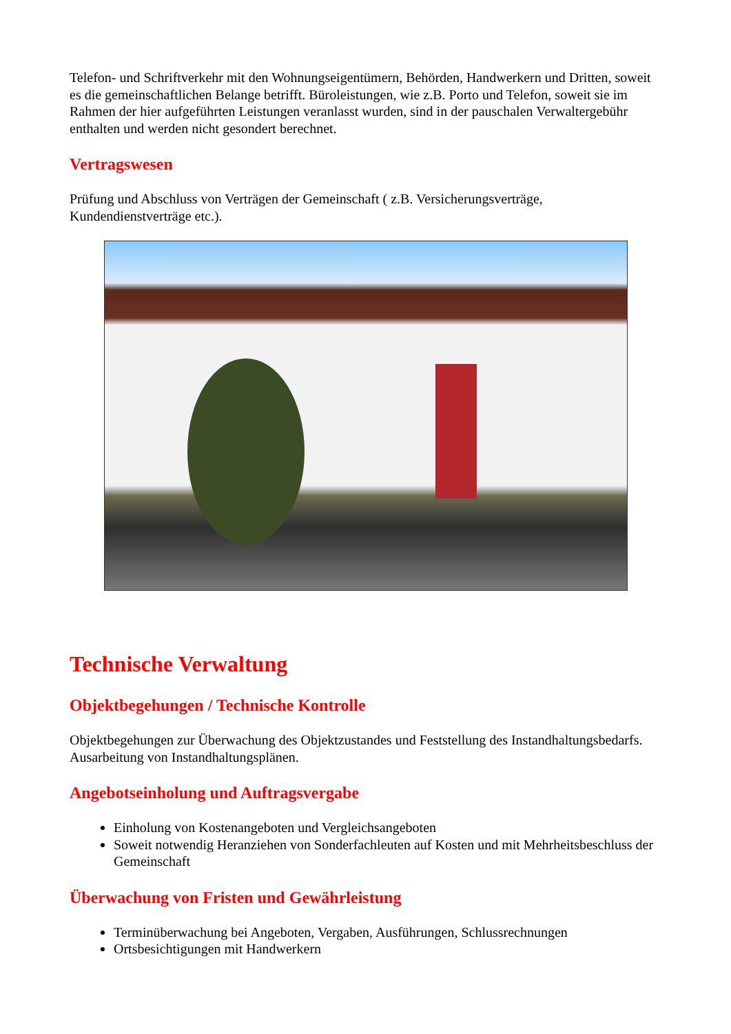Telefon- und Schriftverkehr mit den Wohnungseigentümern, Behörden, Handwerkern und Dritten, soweit es die gemeinschaftlichen Belange betrifft. Büroleistungen, wie z.B. Porto und Telefon, soweit sie im Rahmen der hier aufgeführten Leistungen veranlasst wurden, sind in der pauschalen Verwaltergebühr enthalten und werden nicht gesondert berechnet.
Vertragswesen
Prüfung und Abschluss von Verträgen der Gemeinschaft ( z.B. Versicherungsverträge, Kundendienstverträge etc.).
Technische Verwaltung
Objektbegehungen / Technische Kontrolle
Objektbegehungen zur Überwachung des Objektzustandes und Feststellung des Instandhaltungsbedarfs. Ausarbeitung von Instandhaltungsplänen.
Angebotseinholung und Auftragsvergabe
Einholung von Kostenangeboten und Vergleichsangeboten
Soweit notwendig Heranziehen von Sonderfachleuten auf Kosten und mit Mehrheitsbeschluss der Gemeinschaft
Überwachung von Fristen und Gewährleistung
Terminüberwachung bei Angeboten, Vergaben, Ausführungen, Schlussrechnungen
Ortsbesichtigungen mit Handwerkern